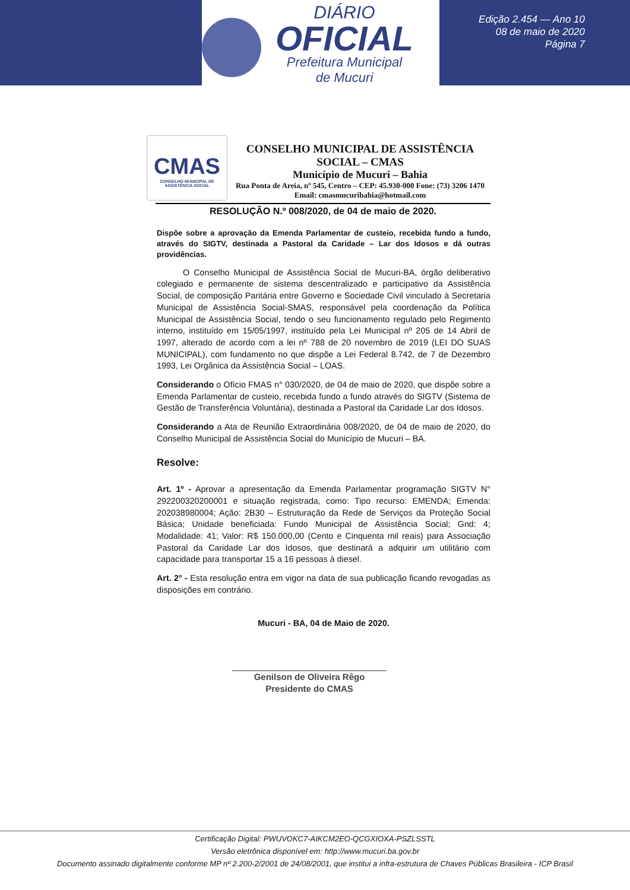DIÁRIO
OFICIAL
Prefeitura Municipal
de Mucuri
Edição 2.454 — Ano 10
08 de maio de 2020
Página 7
CMAS
CONSELHO MUNICIPAL DE ASSISTÊNCIA SOCIAL
CONSELHO MUNICIPAL DE ASSISTÊNCIA SOCIAL – CMAS
Município de Mucuri – Bahia
Rua Ponta de Areia, nº 545, Centro – CEP: 45.930-000 Fone: (73) 3206 1470
Email: cmasmucuribahia@hotmail.com
RESOLUÇÃO N.º 008/2020, de 04 de maio de 2020.
Dispõe sobre a aprovação da Emenda Parlamentar de custeio, recebida fundo a fundo, através do SIGTV, destinada a Pastoral da Caridade – Lar dos Idosos e dá outras providências.
O Conselho Municipal de Assistência Social de Mucuri-BA, órgão deliberativo colegiado e permanente de sistema descentralizado e participativo da Assistência Social, de composição Paritária entre Governo e Sociedade Civil vinculado à Secretaria Municipal de Assistência Social-SMAS, responsável pela coordenação da Política Municipal de Assistência Social, tendo o seu funcionamento regulado pelo Regimento interno, instituído em 15/05/1997, instituído pela Lei Municipal nº 205 de 14 Abril de 1997, alterado de acordo com a lei nº 788 de 20 novembro de 2019 (LEI DO SUAS MUNICIPAL), com fundamento no que dispõe a Lei Federal 8.742, de 7 de Dezembro 1993, Lei Orgânica da Assistência Social – LOAS.
Considerando o Ofício FMAS n° 030/2020, de 04 de maio de 2020, que dispõe sobre a Emenda Parlamentar de custeio, recebida fundo a fundo através do SIGTV (Sistema de Gestão de Transferência Voluntária), destinada a Pastoral da Caridade Lar dos Idosos.
Considerando a Ata de Reunião Extraordinária 008/2020, de 04 de maio de 2020, do Conselho Municipal de Assistência Social do Município de Mucuri – BA.
Resolve:
Art. 1º - Aprovar a apresentação da Emenda Parlamentar programação SIGTV N° 292200320200001 e situação registrada, como: Tipo recurso: EMENDA; Emenda: 202038980004; Ação: 2B30 – Estruturação da Rede de Serviços da Proteção Social Básica; Unidade beneficiada: Fundo Municipal de Assistência Social; Gnd: 4; Modalidade: 41; Valor: R$ 150.000,00 (Cento e Cinquenta mil reais) para Associação Pastoral da Caridade Lar dos Idosos, que destinará a adquirir um utilitário com capacidade para transportar 15 a 16 pessoas à diesel.
Art. 2° - Esta resolução entra em vigor na data de sua publicação ficando revogadas as disposições em contrário.
Mucuri - BA, 04 de Maio de 2020.
Genilson de Oliveira Rêgo
Presidente do CMAS
Certificação Digital: PWUVOKC7-AIKCM2EO-QCGXIOXA-PSZLSSTL
Versão eletrônica disponível em: http://www.mucuri.ba.gov.br
Documento assinado digitalmente conforme MP nº 2.200-2/2001 de 24/08/2001, que institui a infra-estrutura de Chaves Públicas Brasileira - ICP Brasil